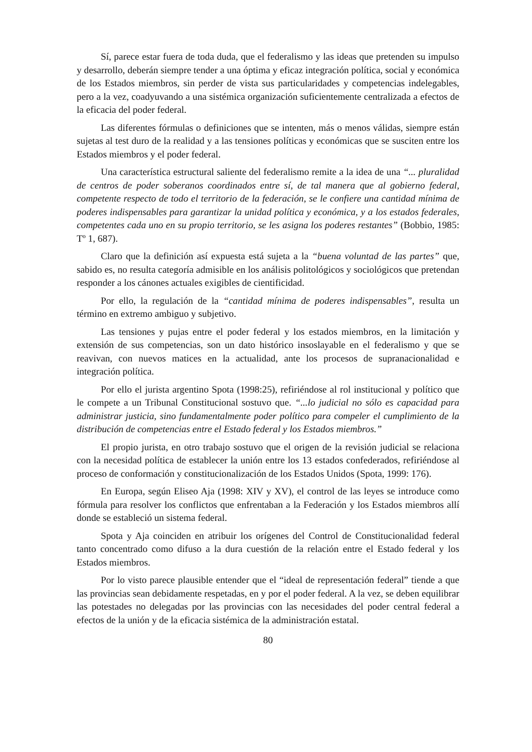Sí, parece estar fuera de toda duda, que el federalismo y las ideas que pretenden su impulso y desarrollo, deberán siempre tender a una óptima y eficaz integración política, social y económica de los Estados miembros, sin perder de vista sus particularidades y competencias indelegables, pero a la vez, coadyuvando a una sistémica organización suficientemente centralizada a efectos de la eficacia del poder federal.
Las diferentes fórmulas o definiciones que se intenten, más o menos válidas, siempre están sujetas al test duro de la realidad y a las tensiones políticas y económicas que se susciten entre los Estados miembros y el poder federal.
Una característica estructural saliente del federalismo remite a la idea de una “... pluralidad de centros de poder soberanos coordinados entre sí, de tal manera que al gobierno federal, competente respecto de todo el territorio de la federación, se le confiere una cantidad mínima de poderes indispensables para garantizar la unidad política y económica, y a los estados federales, competentes cada uno en su propio territorio, se les asigna los poderes restantes” (Bobbio, 1985: Tº 1, 687).
Claro que la definición así expuesta está sujeta a la “buena voluntad de las partes” que, sabido es, no resulta categoría admisible en los análisis politológicos y sociológicos que pretendan responder a los cánones actuales exigibles de cientificidad.
Por ello, la regulación de la “cantidad mínima de poderes indispensables”, resulta un término en extremo ambiguo y subjetivo.
Las tensiones y pujas entre el poder federal y los estados miembros, en la limitación y extensión de sus competencias, son un dato histórico insoslayable en el federalismo y que se reavivan, con nuevos matices en la actualidad, ante los procesos de supranacionalidad e integración política.
Por ello el jurista argentino Spota (1998:25), refiriéndose al rol institucional y político que le compete a un Tribunal Constitucional sostuvo que. “...lo judicial no sólo es capacidad para administrar justicia, sino fundamentalmente poder político para compeler el cumplimiento de la distribución de competencias entre el Estado federal y los Estados miembros.”
El propio jurista, en otro trabajo sostuvo que el origen de la revisión judicial se relaciona con la necesidad política de establecer la unión entre los 13 estados confederados, refiriéndose al proceso de conformación y constitucionalización de los Estados Unidos (Spota, 1999: 176).
En Europa, según Eliseo Aja (1998: XIV y XV), el control de las leyes se introduce como fórmula para resolver los conflictos que enfrentaban a la Federación y los Estados miembros allí donde se estableció un sistema federal.
Spota y Aja coinciden en atribuir los orígenes del Control de Constitucionalidad federal tanto concentrado como difuso a la dura cuestión de la relación entre el Estado federal y los Estados miembros.
Por lo visto parece plausible entender que el “ideal de representación federal” tiende a que las provincias sean debidamente respetadas, en y por el poder federal. A la vez, se deben equilibrar las potestades no delegadas por las provincias con las necesidades del poder central federal a efectos de la unión y de la eficacia sistémica de la administración estatal.
80